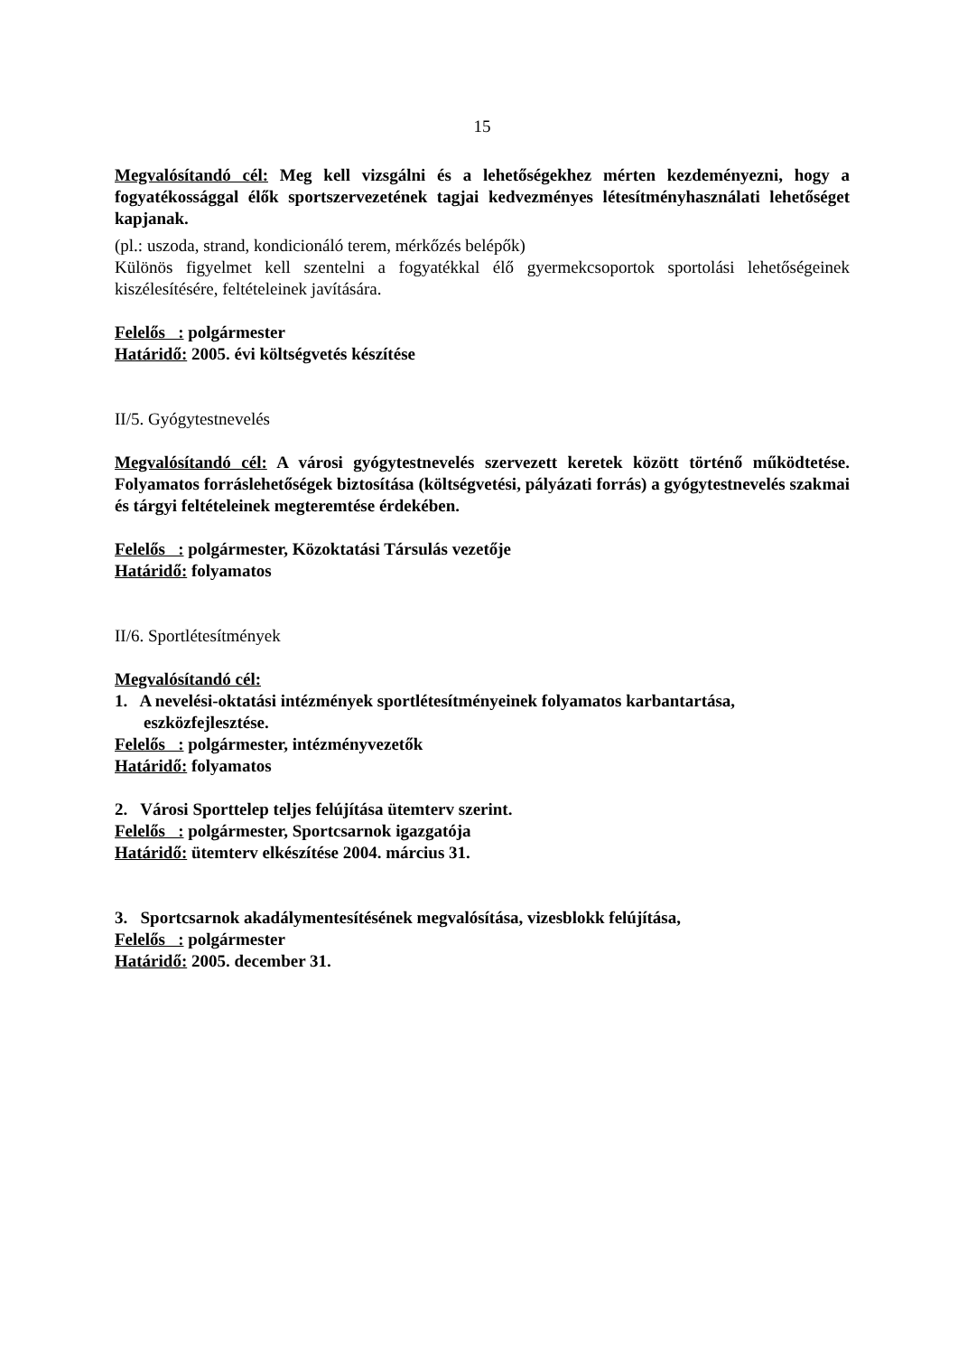15
Megvalósítandó cél: Meg kell vizsgálni és a lehetőségekhez mérten kezdeményezni, hogy a fogyatékossággal élők sportszervezetének tagjai kedvezményes létesítményhasználati lehetőséget kapjanak.
(pl.: uszoda, strand, kondicionáló terem, mérkőzés belépők)
Különös figyelmet kell szentelni a fogyatékkal élő gyermekcsoportok sportolási lehetőségeinek kiszélesítésére, feltételeinek javítására.
Felelős : polgármester
Határidő: 2005. évi költségvetés készítése
II/5. Gyógytestnevelés
Megvalósítandó cél: A városi gyógytestnevelés szervezett keretek között történő működtetése. Folyamatos forráslehetőségek biztosítása (költségvetési, pályázati forrás) a gyógytestnevelés szakmai és tárgyi feltételeinek megteremtése érdekében.
Felelős : polgármester, Közoktatási Társulás vezetője
Határidő: folyamatos
II/6. Sportlétesítmények
Megvalósítandó cél:
1. A nevelési-oktatási intézmények sportlétesítményeinek folyamatos karbantartása, eszközfejlesztése.
Felelős : polgármester, intézményvezetők
Határidő: folyamatos
2. Városi Sporttelep teljes felújítása ütemterv szerint.
Felelős : polgármester, Sportcsarnok igazgatója
Határidő: ütemterv elkészítése 2004. március 31.
3. Sportcsarnok akadálymentesítésének megvalósítása, vizesblokk felújítása,
Felelős : polgármester
Határidő: 2005. december 31.